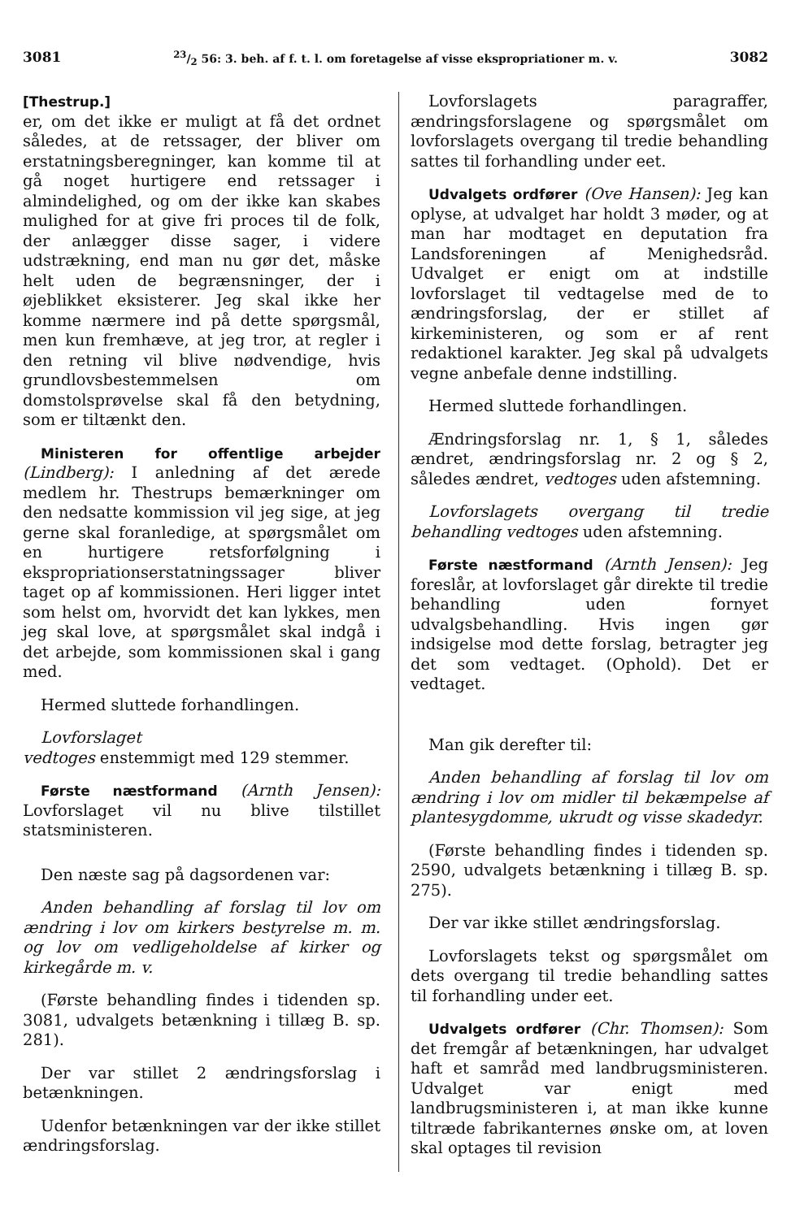308123/2 56: 3. beh. af f. t. l. om foretagelse af visse ekspropriationer m. v. 3082
[Thestrup.]
er, om det ikke er muligt at få det ordnet således, at de retssager, der bliver om erstatningsberegninger, kan komme til at gå noget hurtigere end retssager i almindelighed, og om der ikke kan skabes mulighed for at give fri proces til de folk, der anlægger disse sager, i videre udstrækning, end man nu gør det, måske helt uden de begrænsninger, der i øjeblikket eksisterer. Jeg skal ikke her komme nærmere ind på dette spørgsmål, men kun fremhæve, at jeg tror, at regler i den retning vil blive nødvendige, hvis grundlovsbestemmelsen om domstolsprøvelse skal få den betydning, som er tiltænkt den.
Ministeren for offentlige arbejder (Lindberg): I anledning af det ærede medlem hr. Thestrups bemærkninger om den nedsatte kommission vil jeg sige, at jeg gerne skal foranledige, at spørgsmålet om en hurtigere retsforfølgning i ekspropriationserstatningssager bliver taget op af kommissionen. Heri ligger intet som helst om, hvorvidt det kan lykkes, men jeg skal love, at spørgsmålet skal indgå i det arbejde, som kommissionen skal i gang med.
Hermed sluttede forhandlingen.
Lovforslaget
vedtoges enstemmigt med 129 stemmer.
Første næstformand (Arnth Jensen): Lovforslaget vil nu blive tilstillet statsministeren.
Den næste sag på dagsordenen var:
Anden behandling af forslag til lov om ændring i lov om kirkers bestyrelse m. m. og lov om vedligeholdelse af kirker og kirkegårde m. v.
(Første behandling findes i tidenden sp. 3081, udvalgets betænkning i tillæg B. sp. 281).
Der var stillet 2 ændringsforslag i betænkningen.
Udenfor betænkningen var der ikke stillet ændringsforslag.
Lovforslagets paragraffer, ændringsforslagene og spørgsmålet om lovforslagets overgang til tredie behandling sattes til forhandling under eet.
Udvalgets ordfører (Ove Hansen): Jeg kan oplyse, at udvalget har holdt 3 møder, og at man har modtaget en deputation fra Landsforeningen af Menighedsråd. Udvalget er enigt om at indstille lovforslaget til vedtagelse med de to ændringsforslag, der er stillet af kirkeministeren, og som er af rent redaktionel karakter. Jeg skal på udvalgets vegne anbefale denne indstilling.
Hermed sluttede forhandlingen.
Ændringsforslag nr. 1, § 1, således ændret, ændringsforslag nr. 2 og § 2, således ændret, vedtoges uden afstemning.
Lovforslagets overgang til tredie behandling vedtoges uden afstemning.
Første næstformand (Arnth Jensen): Jeg foreslår, at lovforslaget går direkte til tredie behandling uden fornyet udvalgsbehandling. Hvis ingen gør indsigelse mod dette forslag, betragter jeg det som vedtaget. (Ophold). Det er vedtaget.
Man gik derefter til:
Anden behandling af forslag til lov om ændring i lov om midler til bekæmpelse af plantesygdomme, ukrudt og visse skadedyr.
(Første behandling findes i tidenden sp. 2590, udvalgets betænkning i tillæg B. sp. 275).
Der var ikke stillet ændringsforslag.
Lovforslagets tekst og spørgsmålet om dets overgang til tredie behandling sattes til forhandling under eet.
Udvalgets ordfører (Chr. Thomsen): Som det fremgår af betænkningen, har udvalget haft et samråd med landbrugsministeren. Udvalget var enigt med landbrugsministeren i, at man ikke kunne tiltræde fabrikanternes ønske om, at loven skal optages til revision